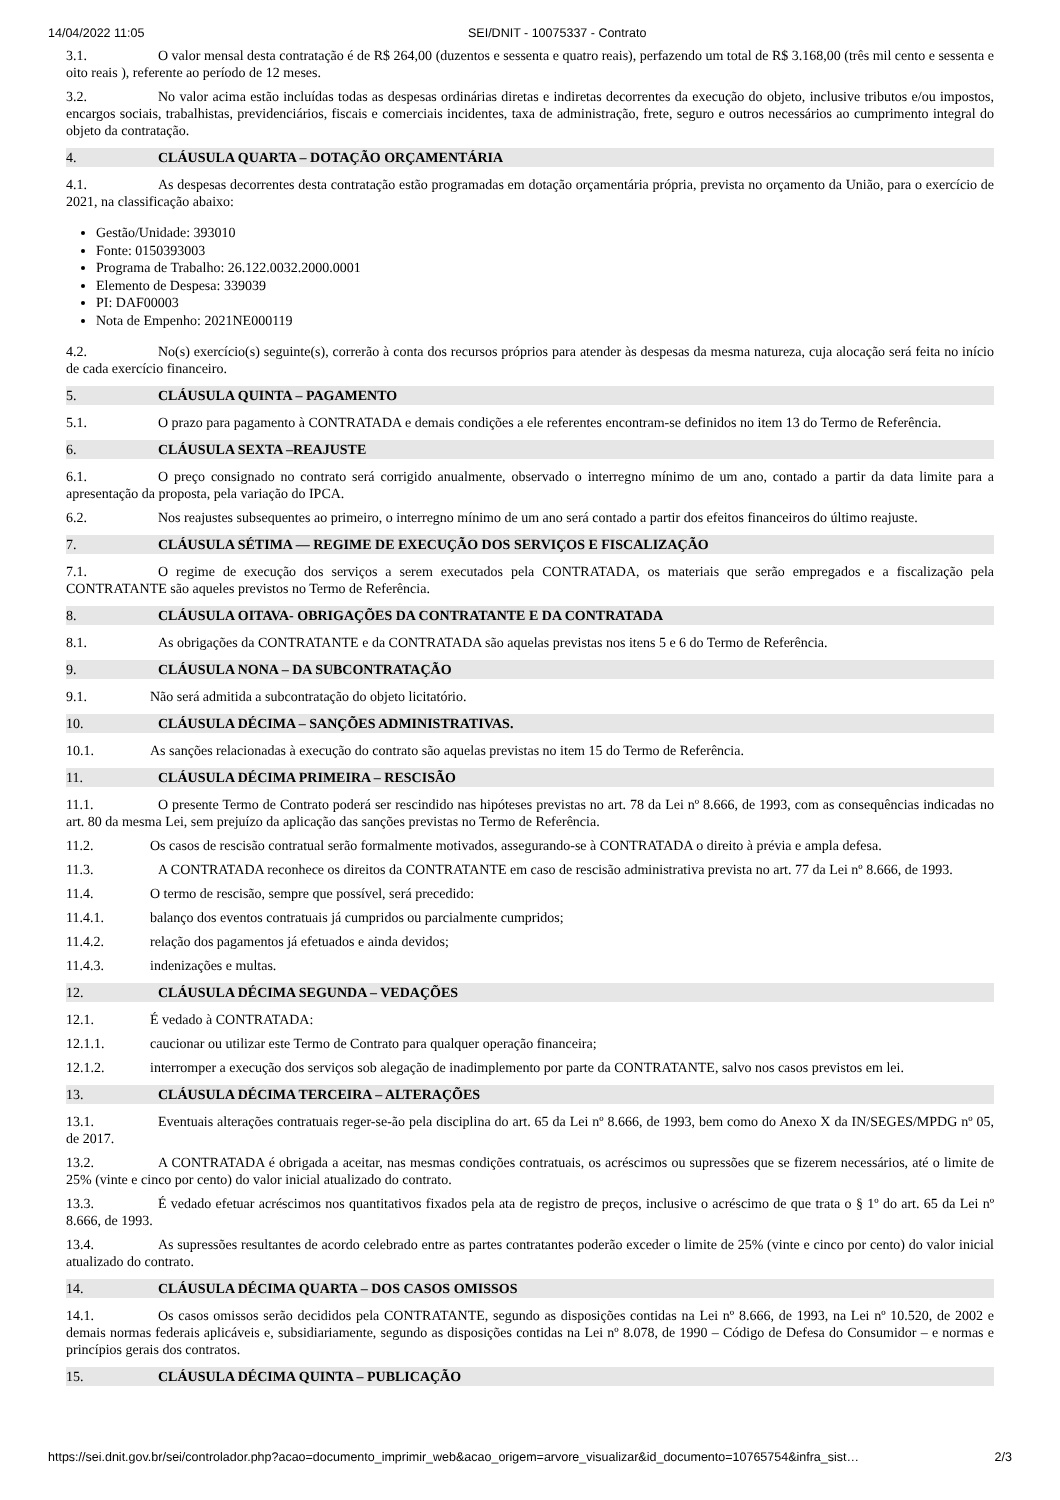14/04/2022 11:05 SEI/DNIT - 10075337 - Contrato
3.1. O valor mensal desta contratação é de R$ 264,00 (duzentos e sessenta e quatro reais), perfazendo um total de R$ 3.168,00 (três mil cento e sessenta e oito reais ), referente ao período de 12 meses.
3.2. No valor acima estão incluídas todas as despesas ordinárias diretas e indiretas decorrentes da execução do objeto, inclusive tributos e/ou impostos, encargos sociais, trabalhistas, previdenciários, fiscais e comerciais incidentes, taxa de administração, frete, seguro e outros necessários ao cumprimento integral do objeto da contratação.
4. CLÁUSULA QUARTA – DOTAÇÃO ORÇAMENTÁRIA
4.1. As despesas decorrentes desta contratação estão programadas em dotação orçamentária própria, prevista no orçamento da União, para o exercício de 2021, na classificação abaixo:
Gestão/Unidade: 393010
Fonte: 0150393003
Programa de Trabalho: 26.122.0032.2000.0001
Elemento de Despesa: 339039
PI: DAF00003
Nota de Empenho: 2021NE000119
4.2. No(s) exercício(s) seguinte(s), correrão à conta dos recursos próprios para atender às despesas da mesma natureza, cuja alocação será feita no início de cada exercício financeiro.
5. CLÁUSULA QUINTA – PAGAMENTO
5.1. O prazo para pagamento à CONTRATADA e demais condições a ele referentes encontram-se definidos no item 13 do Termo de Referência.
6. CLÁUSULA SEXTA –REAJUSTE
6.1. O preço consignado no contrato será corrigido anualmente, observado o interregno mínimo de um ano, contado a partir da data limite para a apresentação da proposta, pela variação do IPCA.
6.2. Nos reajustes subsequentes ao primeiro, o interregno mínimo de um ano será contado a partir dos efeitos financeiros do último reajuste.
7. CLÁUSULA SÉTIMA — REGIME DE EXECUÇÃO DOS SERVIÇOS E FISCALIZAÇÃO
7.1. O regime de execução dos serviços a serem executados pela CONTRATADA, os materiais que serão empregados e a fiscalização pela CONTRATANTE são aqueles previstos no Termo de Referência.
8. CLÁUSULA OITAVA- OBRIGAÇÕES DA CONTRATANTE E DA CONTRATADA
8.1. As obrigações da CONTRATANTE e da CONTRATADA são aquelas previstas nos itens 5 e 6 do Termo de Referência.
9. CLÁUSULA NONA – DA SUBCONTRATAÇÃO
9.1. Não será admitida a subcontratação do objeto licitatório.
10. CLÁUSULA DÉCIMA – SANÇÕES ADMINISTRATIVAS.
10.1. As sanções relacionadas à execução do contrato são aquelas previstas no item 15 do Termo de Referência.
11. CLÁUSULA DÉCIMA PRIMEIRA – RESCISÃO
11.1. O presente Termo de Contrato poderá ser rescindido nas hipóteses previstas no art. 78 da Lei nº 8.666, de 1993, com as consequências indicadas no art. 80 da mesma Lei, sem prejuízo da aplicação das sanções previstas no Termo de Referência.
11.2. Os casos de rescisão contratual serão formalmente motivados, assegurando-se à CONTRATADA o direito à prévia e ampla defesa.
11.3. A CONTRATADA reconhece os direitos da CONTRATANTE em caso de rescisão administrativa prevista no art. 77 da Lei nº 8.666, de 1993.
11.4. O termo de rescisão, sempre que possível, será precedido:
11.4.1. balanço dos eventos contratuais já cumpridos ou parcialmente cumpridos;
11.4.2. relação dos pagamentos já efetuados e ainda devidos;
11.4.3. indenizações e multas.
12. CLÁUSULA DÉCIMA SEGUNDA – VEDAÇÕES
12.1. É vedado à CONTRATADA:
12.1.1. caucionar ou utilizar este Termo de Contrato para qualquer operação financeira;
12.1.2. interromper a execução dos serviços sob alegação de inadimplemento por parte da CONTRATANTE, salvo nos casos previstos em lei.
13. CLÁUSULA DÉCIMA TERCEIRA – ALTERAÇÕES
13.1. Eventuais alterações contratuais reger-se-ão pela disciplina do art. 65 da Lei nº 8.666, de 1993, bem como do Anexo X da IN/SEGES/MPDG nº 05, de 2017.
13.2. A CONTRATADA é obrigada a aceitar, nas mesmas condições contratuais, os acréscimos ou supressões que se fizerem necessários, até o limite de 25% (vinte e cinco por cento) do valor inicial atualizado do contrato.
13.3. É vedado efetuar acréscimos nos quantitativos fixados pela ata de registro de preços, inclusive o acréscimo de que trata o § 1º do art. 65 da Lei nº 8.666, de 1993.
13.4. As supressões resultantes de acordo celebrado entre as partes contratantes poderão exceder o limite de 25% (vinte e cinco por cento) do valor inicial atualizado do contrato.
14. CLÁUSULA DÉCIMA QUARTA – DOS CASOS OMISSOS
14.1. Os casos omissos serão decididos pela CONTRATANTE, segundo as disposições contidas na Lei nº 8.666, de 1993, na Lei nº 10.520, de 2002 e demais normas federais aplicáveis e, subsidiariamente, segundo as disposições contidas na Lei nº 8.078, de 1990 – Código de Defesa do Consumidor – e normas e princípios gerais dos contratos.
15. CLÁUSULA DÉCIMA QUINTA – PUBLICAÇÃO
https://sei.dnit.gov.br/sei/controlador.php?acao=documento_imprimir_web&acao_origem=arvore_visualizar&id_documento=10765754&infra_sist… 2/3